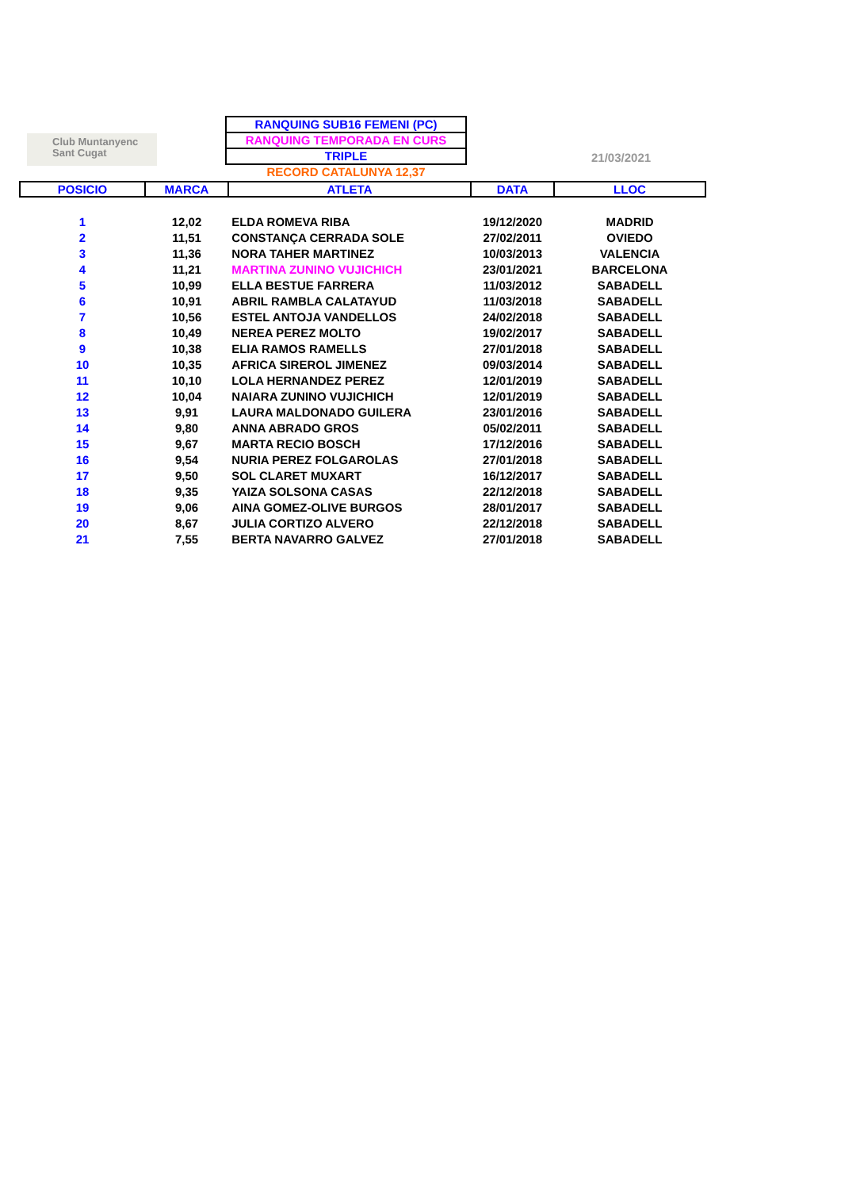Club Muntanyenc
Sant Cugat
RANQUING SUB16 FEMENI (PC)
RANQUING TEMPORADA EN CURS
TRIPLE
RECORD CATALUNYA 12,37
21/03/2021
| POSICIO | MARCA | ATLETA | DATA | LLOC |
| --- | --- | --- | --- | --- |
| 1 | 12,02 | ELDA ROMEVA RIBA | 19/12/2020 | MADRID |
| 2 | 11,51 | CONSTANÇA CERRADA SOLE | 27/02/2011 | OVIEDO |
| 3 | 11,36 | NORA TAHER MARTINEZ | 10/03/2013 | VALENCIA |
| 4 | 11,21 | MARTINA ZUNINO VUJICHICH | 23/01/2021 | BARCELONA |
| 5 | 10,99 | ELLA BESTUE FARRERA | 11/03/2012 | SABADELL |
| 6 | 10,91 | ABRIL RAMBLA CALATAYUD | 11/03/2018 | SABADELL |
| 7 | 10,56 | ESTEL ANTOJA VANDELLOS | 24/02/2018 | SABADELL |
| 8 | 10,49 | NEREA PEREZ MOLTO | 19/02/2017 | SABADELL |
| 9 | 10,38 | ELIA RAMOS RAMELLS | 27/01/2018 | SABADELL |
| 10 | 10,35 | AFRICA SIREROL JIMENEZ | 09/03/2014 | SABADELL |
| 11 | 10,10 | LOLA HERNANDEZ PEREZ | 12/01/2019 | SABADELL |
| 12 | 10,04 | NAIARA ZUNINO VUJICHICH | 12/01/2019 | SABADELL |
| 13 | 9,91 | LAURA MALDONADO GUILERA | 23/01/2016 | SABADELL |
| 14 | 9,80 | ANNA ABRADO GROS | 05/02/2011 | SABADELL |
| 15 | 9,67 | MARTA RECIO BOSCH | 17/12/2016 | SABADELL |
| 16 | 9,54 | NURIA PEREZ FOLGAROLAS | 27/01/2018 | SABADELL |
| 17 | 9,50 | SOL CLARET MUXART | 16/12/2017 | SABADELL |
| 18 | 9,35 | YAIZA SOLSONA CASAS | 22/12/2018 | SABADELL |
| 19 | 9,06 | AINA GOMEZ-OLIVE BURGOS | 28/01/2017 | SABADELL |
| 20 | 8,67 | JULIA CORTIZO ALVERO | 22/12/2018 | SABADELL |
| 21 | 7,55 | BERTA NAVARRO GALVEZ | 27/01/2018 | SABADELL |